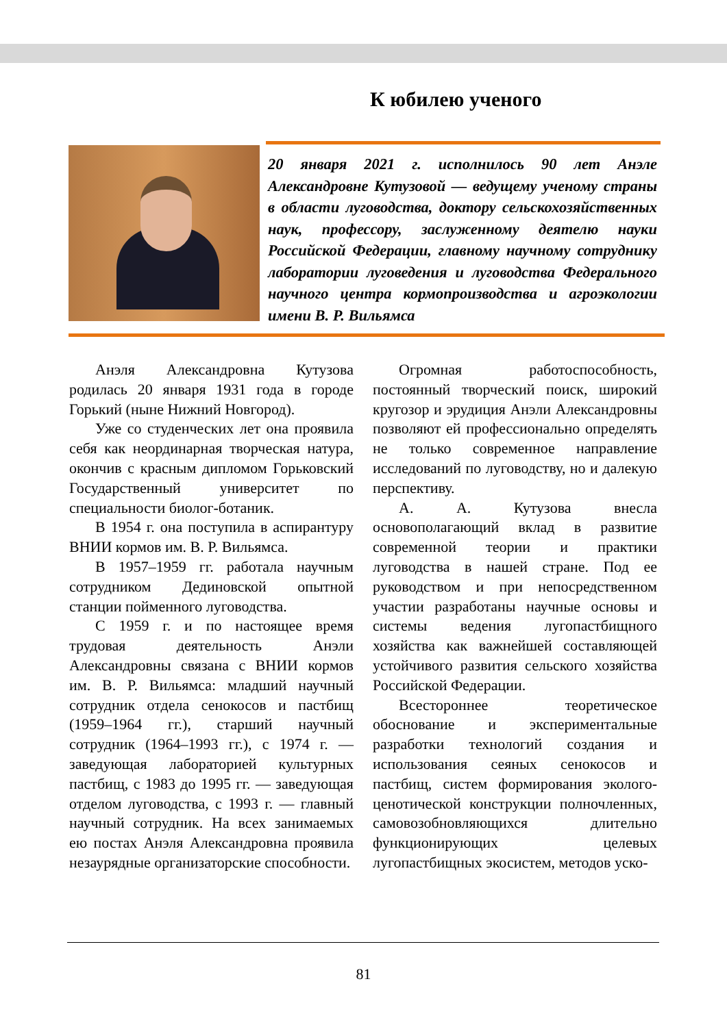К юбилею ученого
20 января 2021 г. исполнилось 90 лет Анэле Александровне Кутузовой — ведущему ученому страны в области луговодства, доктору сельскохозяйственных наук, профессору, заслуженному деятелю науки Российской Федерации, главному научному сотруднику лаборатории луговедения и луговодства Федерального научного центра кормопроизводства и агроэкологии имени В. Р. Вильямса
Анэля Александровна Кутузова родилась 20 января 1931 года в городе Горький (ныне Нижний Новгород).
Уже со студенческих лет она проявила себя как неординарная творческая натура, окончив с красным дипломом Горьковский Государственный университет по специальности биолог-ботаник.
В 1954 г. она поступила в аспирантуру ВНИИ кормов им. В. Р. Вильямса.
В 1957–1959 гг. работала научным сотрудником Дединовской опытной станции пойменного луговодства.
С 1959 г. и по настоящее время трудовая деятельность Анэли Александровны связана с ВНИИ кормов им. В. Р. Вильямса: младший научный сотрудник отдела сенокосов и пастбищ (1959–1964 гг.), старший научный сотрудник (1964–1993 гг.), с 1974 г. — заведующая лабораторией культурных пастбищ, с 1983 до 1995 гг. — заведующая отделом луговодства, с 1993 г. — главный научный сотрудник. На всех занимаемых ею постах Анэля Александровна проявила незаурядные организаторские способности.
Огромная работоспособность, постоянный творческий поиск, широкий кругозор и эрудиция Анэли Александровны позволяют ей профессионально определять не только современное направление исследований по луговодству, но и далекую перспективу.
А. А. Кутузова внесла основополагающий вклад в развитие современной теории и практики луговодства в нашей стране. Под ее руководством и при непосредственном участии разработаны научные основы и системы ведения лугопастбищного хозяйства как важнейшей составляющей устойчивого развития сельского хозяйства Российской Федерации.
Всестороннее теоретическое обоснование и экспериментальные разработки технологий создания и использования сеяных сенокосов и пастбищ, систем формирования эколого-ценотической конструкции полночленных, самовозобновляющихся длительно функционирующих целевых лугопастбищных экосистем, методов уско-
81